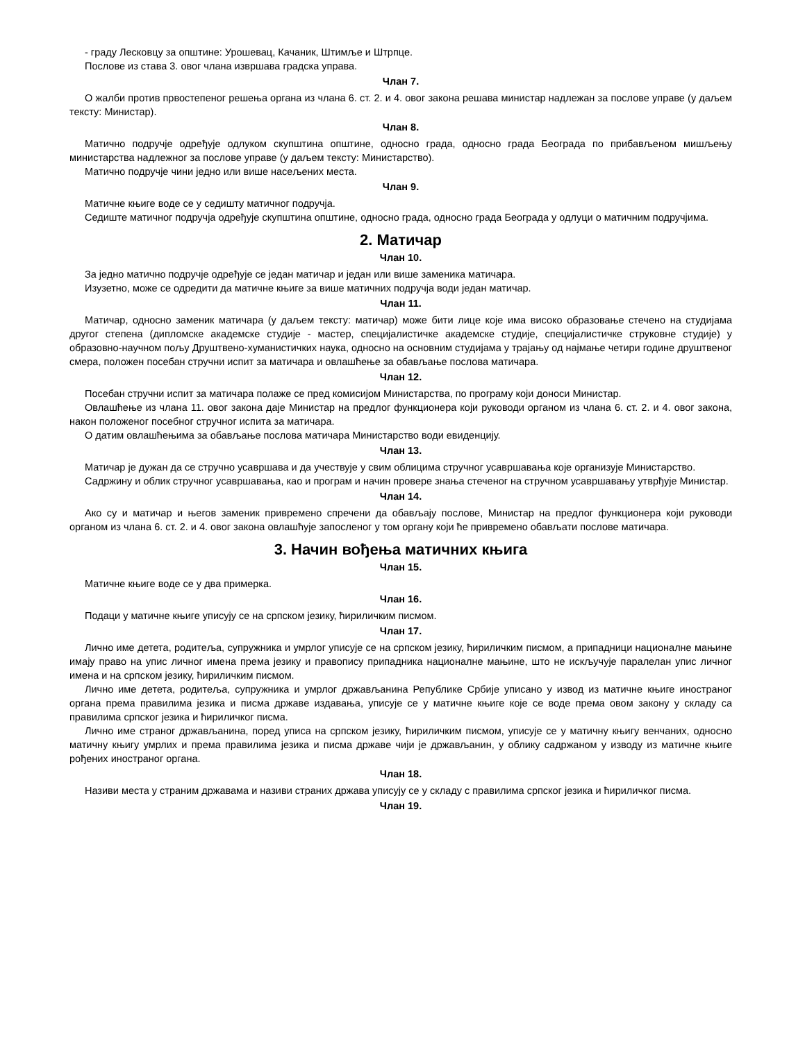- граду Лесковцу за општине: Урошевац, Качаник, Штимље и Штрпце.
Послове из става 3. овог члана извршава градска управа.
Члан 7.
О жалби против првостепеног решења органа из члана 6. ст. 2. и 4. овог закона решава министар надлежан за послове управе (у даљем тексту: Министар).
Члан 8.
Матично подручје одређује одлуком скупштина општине, односно града, односно града Београда по прибављеном мишљењу министарства надлежног за послове управе (у даљем тексту: Министарство).
Матично подручје чини једно или више насељених места.
Члан 9.
Матичне књиге воде се у седишту матичног подручја.
Седиште матичног подручја одређује скупштина општине, односно града, односно града Београда у одлуци о матичним подручјима.
2. Матичар
Члан 10.
За једно матично подручје одређује се један матичар и један или више заменика матичара.
Изузетно, може се одредити да матичне књиге за више матичних подручја води један матичар.
Члан 11.
Матичар, односно заменик матичара (у даљем тексту: матичар) може бити лице које има високо образовање стечено на студијама другог степена (дипломске академске студије - мастер, специјалистичке академске студије, специјалистичке струковне студије) у образовно-научном пољу Друштвено-хуманистичких наука, односно на основним студијама у трајању од најмање четири године друштвеног смера, положен посебан стручни испит за матичара и овлашћење за обављање послова матичара.
Члан 12.
Посебан стручни испит за матичара полаже се пред комисијом Министарства, по програму који доноси Министар.
Овлашћење из члана 11. овог закона даје Министар на предлог функционера који руководи органом из члана 6. ст. 2. и 4. овог закона, након положеног посебног стручног испита за матичара.
О датим овлашћењима за обављање послова матичара Министарство води евиденцију.
Члан 13.
Матичар је дужан да се стручно усавршава и да учествује у свим облицима стручног усавршавања које организује Министарство.
Садржину и облик стручног усавршавања, као и програм и начин провере знања стеченог на стручном усавршавању утврђује Министар.
Члан 14.
Ако су и матичар и његов заменик привремено спречени да обављају послове, Министар на предлог функционера који руководи органом из члана 6. ст. 2. и 4. овог закона овлашћује запосленог у том органу који ће привремено обављати послове матичара.
3. Начин вођења матичних књига
Члан 15.
Матичне књиге воде се у два примерка.
Члан 16.
Подаци у матичне књиге уписују се на српском језику, ћириличким писмом.
Члан 17.
Лично име детета, родитеља, супружника и умрлог уписује се на српском језику, ћириличким писмом, а припадници националне мањине имају право на упис личног имена према језику и правопису припадника националне мањине, што не искључује паралелан упис личног имена и на српском језику, ћириличким писмом.
Лично име детета, родитеља, супружника и умрлог држављанина Републике Србије уписано у извод из матичне књиге иностраног органа према правилима језика и писма државе издавања, уписује се у матичне књиге које се воде према овом закону у складу са правилима српског језика и ћириличког писма.
Лично име страног држављанина, поред уписа на српском језику, ћириличким писмом, уписује се у матичну књигу венчаних, односно матичну књигу умрлих и према правилима језика и писма државе чији је држављанин, у облику садржаном у изводу из матичне књиге рођених иностраног органа.
Члан 18.
Називи места у страним државама и називи страних држава уписују се у складу с правилима српског језика и ћириличког писма.
Члан 19.